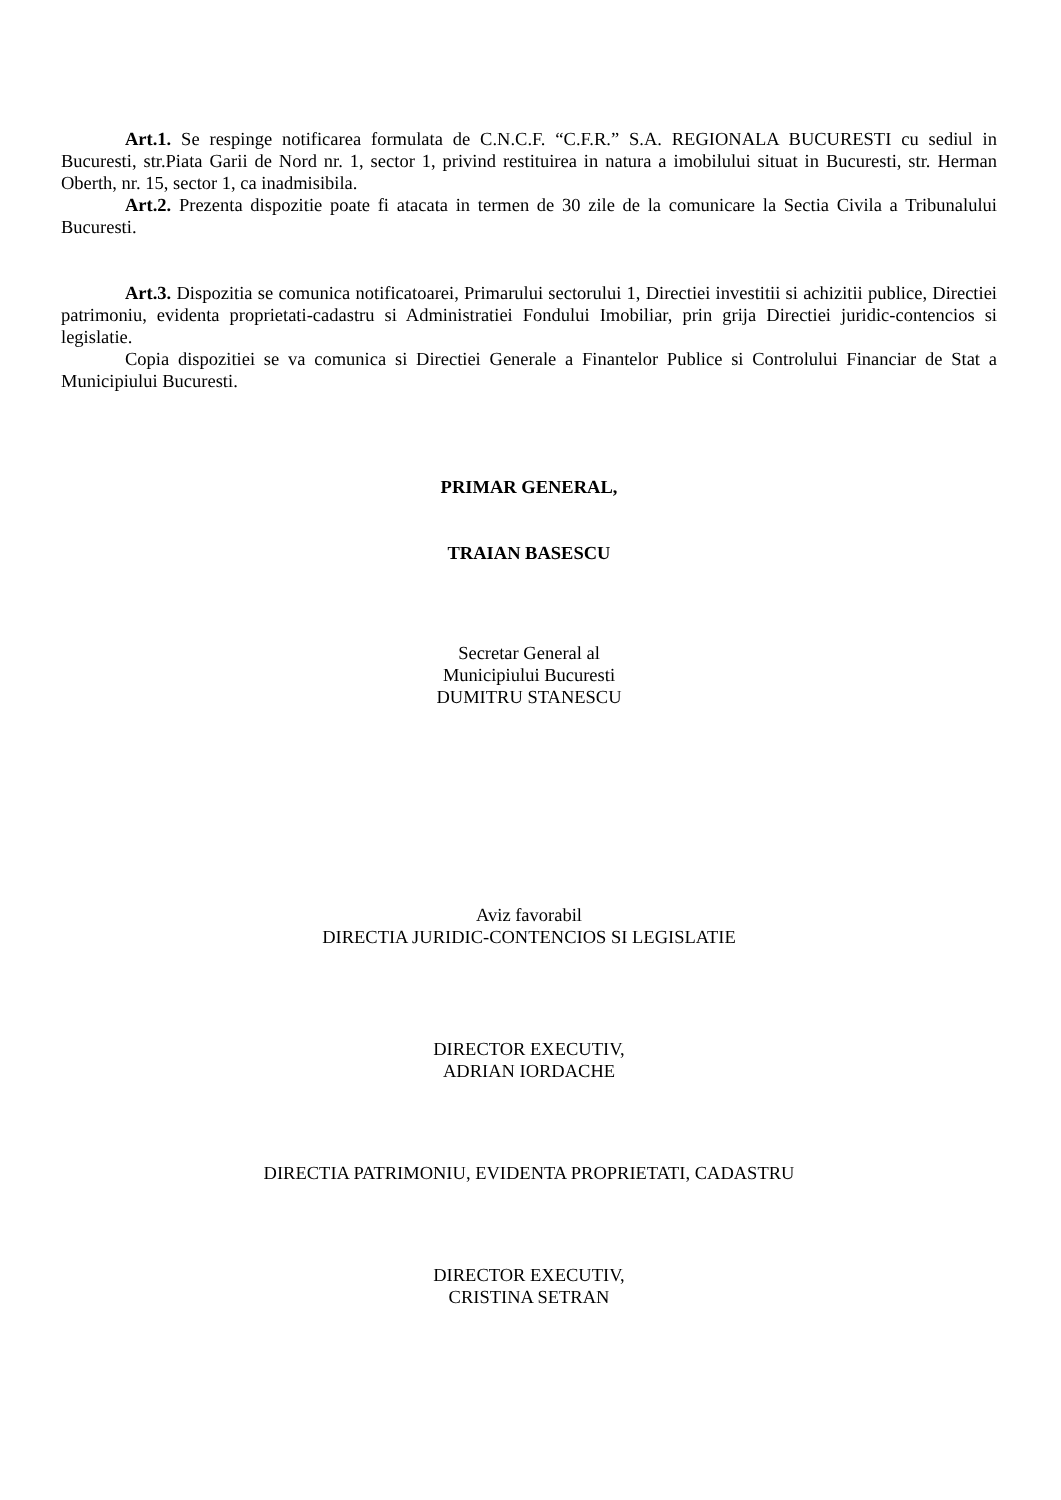Art.1. Se respinge notificarea formulata de C.N.C.F. “C.F.R.” S.A. REGIONALA BUCURESTI cu sediul in Bucuresti, str.Piata Garii de Nord nr. 1, sector 1, privind restituirea in natura a imobilului situat in Bucuresti, str. Herman Oberth, nr. 15, sector 1, ca inadmisibila.
Art.2. Prezenta dispozitie poate fi atacata in termen de 30 zile de la comunicare la Sectia Civila a Tribunalului Bucuresti.
Art.3. Dispozitia se comunica notificatoarei, Primarului sectorului 1, Directiei investitii si achizitii publice, Directiei patrimoniu, evidenta proprietati-cadastru si Administratiei Fondului Imobiliar, prin grija Directiei juridic-contencios si legislatie.
Copia dispozitiei se va comunica si Directiei Generale a Finantelor Publice si Controlului Financiar de Stat a Municipiului Bucuresti.
PRIMAR GENERAL,
TRAIAN BASESCU
Secretar General al
Municipiului Bucuresti
DUMITRU STANESCU
Aviz favorabil
DIRECTIA JURIDIC-CONTENCIOS SI LEGISLATIE
DIRECTOR EXECUTIV,
ADRIAN IORDACHE
DIRECTIA PATRIMONIU, EVIDENTA PROPRIETATI, CADASTRU
DIRECTOR EXECUTIV,
CRISTINA SETRAN